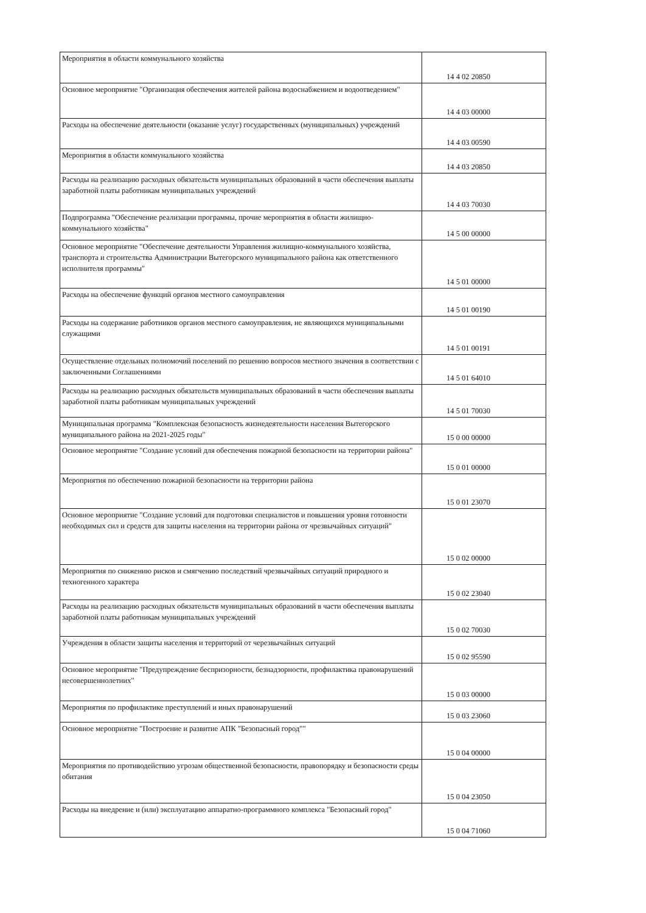| Мероприятия в области коммунального хозяйства | 14 4 02 20850 |
| Основное мероприятие "Организация обеспечения жителей района водоснабжением и водоотведением" | 14 4 03 00000 |
| Расходы на обеспечение деятельности (оказание услуг) государственных (муниципальных) учреждений | 14 4 03 00590 |
| Мероприятия в области коммунального хозяйства | 14 4 03 20850 |
| Расходы на реализацию расходных обязательств муниципальных образований в части обеспечения выплаты заработной платы работникам муниципальных учреждений | 14 4 03 70030 |
| Подпрограмма "Обеспечение реализации программы, прочие мероприятия в области жилищно-коммунального хозяйства" | 14 5 00 00000 |
| Основное мероприятие "Обеспечение деятельности Управления жилищно-коммунального хозяйства, транспорта и строительства Администрации Вытегорского муниципального района как ответственного исполнителя программы" | 14 5 01 00000 |
| Расходы на обеспечение функций органов местного самоуправления | 14 5 01 00190 |
| Расходы на содержание работников органов местного самоуправления, не являющихся муниципальными служащими | 14 5 01 00191 |
| Осуществление отдельных полномочий поселений по решению вопросов местного значения в соответствии с заключенными Соглашениями | 14 5 01 64010 |
| Расходы на реализацию расходных обязательств муниципальных образований в части обеспечения выплаты заработной платы работникам муниципальных учреждений | 14 5 01 70030 |
| Муниципальная программа "Комплексная безопасность жизнедеятельности населения Вытегорского муниципального района на 2021-2025 годы" | 15 0 00 00000 |
| Основное мероприятие "Создание условий для обеспечения пожарной безопасности на территории района" | 15 0 01 00000 |
| Мероприятия по обеспечению пожарной безопасности на территории района | 15 0 01 23070 |
| Основное мероприятие "Создание условий для подготовки специалистов и повышения уровня готовности необходимых сил и средств для защиты населения на территории района от чрезвычайных ситуаций" | 15 0 02 00000 |
| Мероприятия по снижению рисков и смягчению последствий чрезвычайных ситуаций природного и техногенного характера | 15 0 02 23040 |
| Расходы на реализацию расходных обязательств муниципальных образований в части обеспечения выплаты заработной платы работникам муниципальных учреждений | 15 0 02 70030 |
| Учреждения в области защиты населения и территорий от черезвычайных ситуаций | 15 0 02 95590 |
| Основное мероприятие "Предупреждение беспризорности, безнадзорности, профилактика правонарушений несовершеннолетних" | 15 0 03 00000 |
| Мероприятия по профилактике преступлений и иных правонарушений | 15 0 03 23060 |
| Основное мероприятие "Построение и развитие АПК "Безопасный город"" | 15 0 04 00000 |
| Мероприятия по противодействию угрозам общественной безопасности, правопорядку и безопасности среды обитания | 15 0 04 23050 |
| Расходы на внедрение и (или) эксплуатацию аппаратно-программного комплекса "Безопасный город" | 15 0 04 71060 |